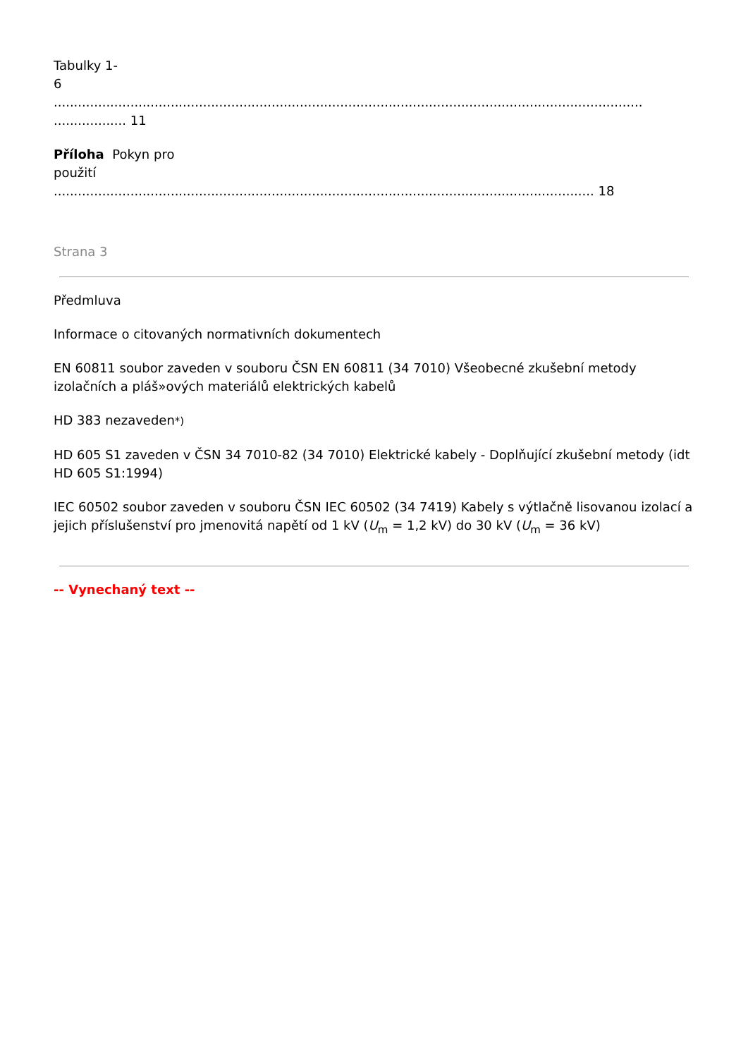Tabulky 1-
6
.................................................................................................................................................................... 11
Příloha Pokyn pro
použití
...................................................................................................................................... 18
Strana 3
Předmluva
Informace o citovaných normativních dokumentech
EN 60811 soubor zaveden v souboru ČSN EN 60811 (34 7010) Všeobecné zkušební metody izolačních a pláš»ových materiálů elektrických kabelů
HD 383 nezaveden*)
HD 605 S1 zaveden v ČSN 34 7010-82 (34 7010) Elektrické kabely - Doplňující zkušební metody (idt HD 605 S1:1994)
IEC 60502 soubor zaveden v souboru ČSN IEC 60502 (34 7419) Kabely s výtlačně lisovanou izolací a jejich příslušenství pro jmenovitá napětí od 1 kV (U<sub>m</sub> = 1,2 kV) do 30 kV (U<sub>m</sub> = 36 kV)
-- Vynechaný text --